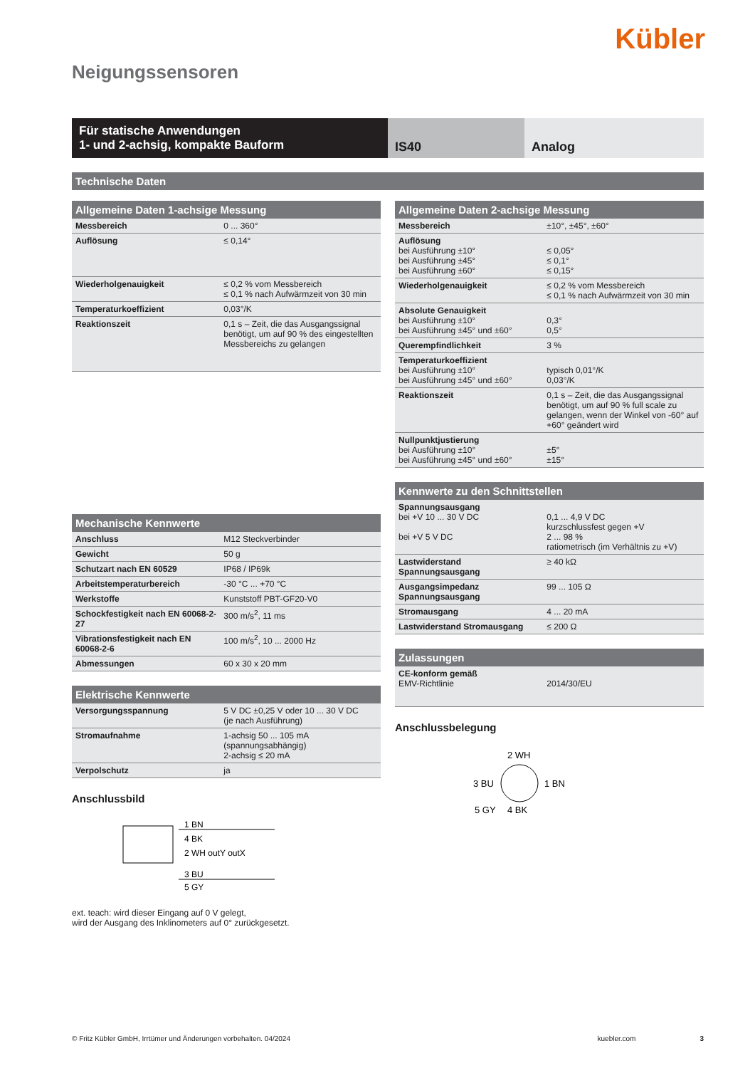Kübler
Neigungssensoren
Für statische Anwendungen
1- und 2-achsig, kompakte Bauform
IS40 Analog
Technische Daten
Allgemeine Daten 1-achsige Messung
| Messbereich | 0 ... 360° |
| Auflösung | ≤ 0,14° |
| Wiederholgenauigkeit | ≤ 0,2 % vom Messbereich ≤ 0,1 % nach Aufwärmzeit von 30 min |
| Temperaturkoeffizient | 0,03°/K |
| Reaktionszeit | 0,1 s – Zeit, die das Ausgangssignal benötigt, um auf 90 % des eingestellten Messbereichs zu gelangen |
Mechanische Kennwerte
| Anschluss | M12 Steckverbinder |
| Gewicht | 50 g |
| Schutzart nach EN 60529 | IP68 / IP69k |
| Arbeitstemperaturbereich | -30 °C ... +70 °C |
| Werkstoffe | Kunststoff PBT-GF20-V0 |
| Schockfestigkeit nach EN 60068-2-27 | 300 m/s<sup>2</sup>, 11 ms |
| Vibrationsfestigkeit nach EN 60068-2-6 | 100 m/s<sup>2</sup>, 10 ... 2000 Hz |
| Abmessungen | 60 x 30 x 20 mm |
Elektrische Kennwerte
| Versorgungsspannung | 5 V DC ±0,25 V oder 10 ... 30 V DC (je nach Ausführung) |
| Stromaufnahme | 1-achsig 50 ... 105 mA (spannungsabhängig) 2-achsig ≤ 20 mA |
| Verpolschutz | ja |
Anschlussbild
1 BN
4 BK
2 WH outY outX
3 BU
5 GY
ext. teach: wird dieser Eingang auf 0 V gelegt,
wird der Ausgang des Inklinometers auf 0° zurückgesetzt.
Allgemeine Daten 2-achsige Messung
| Messbereich | ±10°, ±45°, ±60° |
| Auflösung bei Ausführung ±10° bei Ausführung ±45° bei Ausführung ±60° | ≤ 0,05° ≤ 0,1° ≤ 0,15° |
| Wiederholgenauigkeit | ≤ 0,2 % vom Messbereich ≤ 0,1 % nach Aufwärmzeit von 30 min |
| Absolute Genauigkeit bei Ausführung ±10° bei Ausführung ±45° und ±60° | 0,3° 0,5° |
| Querempfindlichkeit | 3 % |
| Temperaturkoeffizient bei Ausführung ±10° bei Ausführung ±45° und ±60° | typisch 0,01°/K 0,03°/K |
| Reaktionszeit | 0,1 s – Zeit, die das Ausgangssignal benötigt, um auf 90 % full scale zu gelangen, wenn der Winkel von -60° auf +60° geändert wird |
| Nullpunktjustierung bei Ausführung ±10° bei Ausführung ±45° und ±60° | ±5° ±15° |
Kennwerte zu den Schnittstellen
| Spannungsausgang bei +V 10 ... 30 V DC bei +V 5 V DC | 0,1 ... 4,9 V DC kurzschlussfest gegen +V 2 ... 98 % ratiometrisch (im Verhältnis zu +V) |
| Lastwiderstand Spannungsausgang | ≥ 40 kΩ |
| Ausgangsimpedanz Spannungsausgang | 99 ... 105 Ω |
| Stromausgang | 4 ... 20 mA |
| Lastwiderstand Stromausgang | ≤ 200 Ω |
Zulassungen
| CE-konform gemäß EMV-Richtlinie | 2014/30/EU |
Anschlussbelegung
2 WH
3 BU
1 BN
5 GY
4 BK
© Fritz Kübler GmbH, Irrtümer und Änderungen vorbehalten. 04/2024 kuebler.com 3